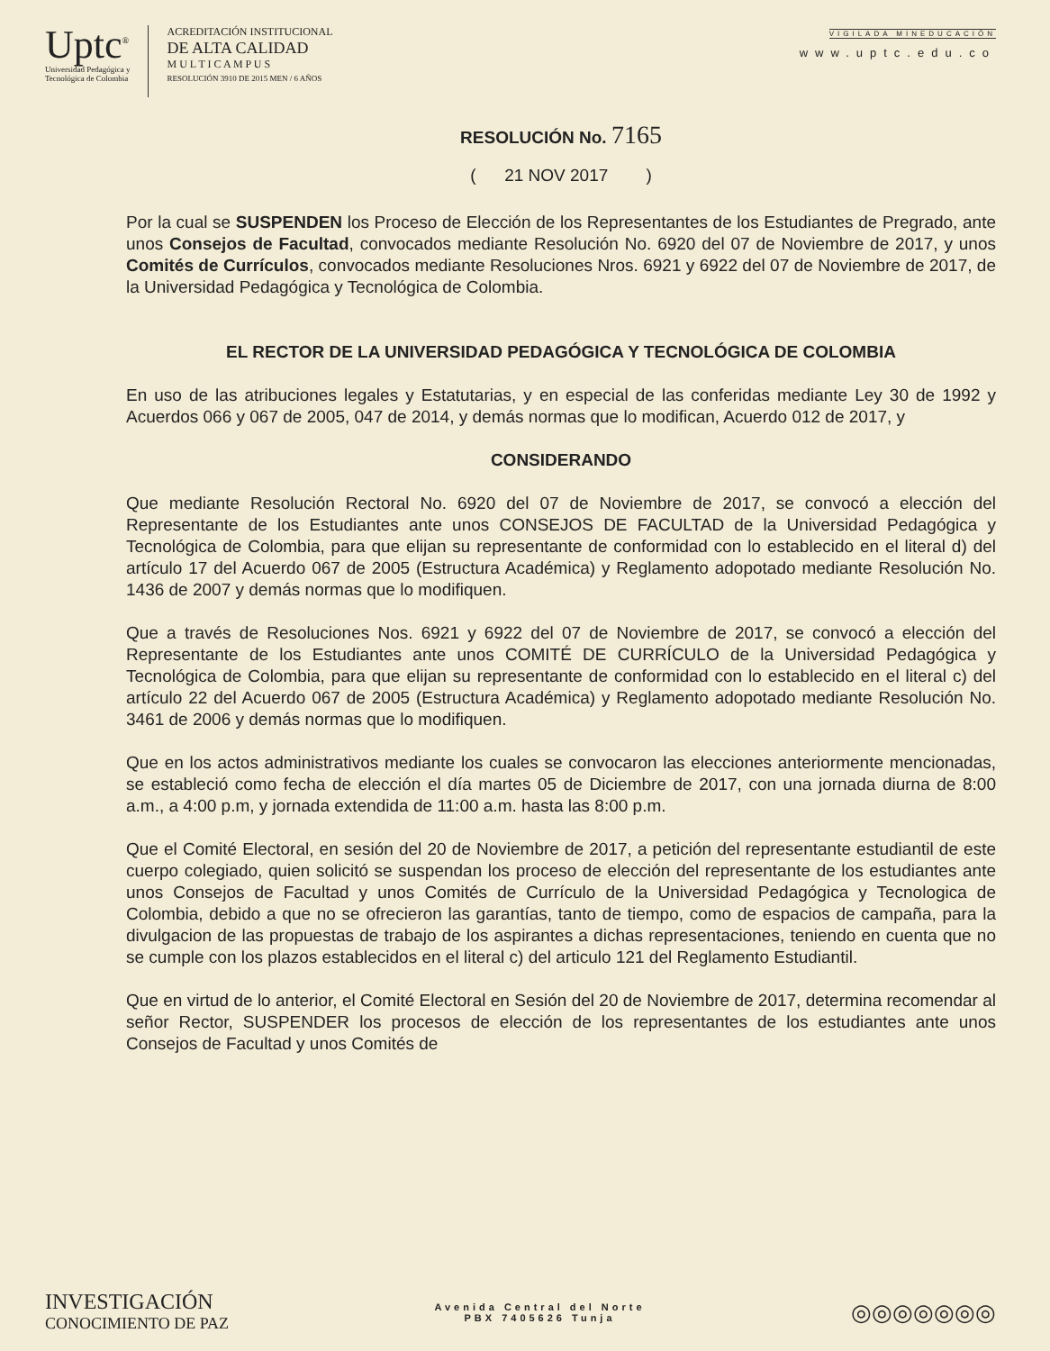Uptc<sup>®</sup>
Universidad Pedagógica y
Tecnológica de Colombia
ACREDITACIÓN INSTITUCIONAL
DE ALTA CALIDAD
M U L T I C A M P U S
RESOLUCIÓN 3910 DE 2015 MEN / 6 AÑOS
VIGILADA MINEDUCACIÓN
www.uptc.edu.co
RESOLUCIÓN No. 7165
( 21 NOV 2017 )
Por la cual se SUSPENDEN los Proceso de Elección de los Representantes de los Estudiantes de Pregrado, ante unos Consejos de Facultad, convocados mediante Resolución No. 6920 del 07 de Noviembre de 2017, y unos Comités de Currículos, convocados mediante Resoluciones Nros. 6921 y 6922 del 07 de Noviembre de 2017, de la Universidad Pedagógica y Tecnológica de Colombia.
EL RECTOR DE LA UNIVERSIDAD PEDAGÓGICA Y TECNOLÓGICA DE COLOMBIA
En uso de las atribuciones legales y Estatutarias, y en especial de las conferidas mediante Ley 30 de 1992 y Acuerdos 066 y 067 de 2005, 047 de 2014, y demás normas que lo modifican, Acuerdo 012 de 2017, y
CONSIDERANDO
Que mediante Resolución Rectoral No. 6920 del 07 de Noviembre de 2017, se convocó a elección del Representante de los Estudiantes ante unos CONSEJOS DE FACULTAD de la Universidad Pedagógica y Tecnológica de Colombia, para que elijan su representante de conformidad con lo establecido en el literal d) del artículo 17 del Acuerdo 067 de 2005 (Estructura Académica) y Reglamento adopotado mediante Resolución No. 1436 de 2007 y demás normas que lo modifiquen.
Que a través de Resoluciones Nos. 6921 y 6922 del 07 de Noviembre de 2017, se convocó a elección del Representante de los Estudiantes ante unos COMITÉ DE CURRÍCULO de la Universidad Pedagógica y Tecnológica de Colombia, para que elijan su representante de conformidad con lo establecido en el literal c) del artículo 22 del Acuerdo 067 de 2005 (Estructura Académica) y Reglamento adopotado mediante Resolución No. 3461 de 2006 y demás normas que lo modifiquen.
Que en los actos administrativos mediante los cuales se convocaron las elecciones anteriormente mencionadas, se estableció como fecha de elección el día martes 05 de Diciembre de 2017, con una jornada diurna de 8:00 a.m., a 4:00 p.m, y jornada extendida de 11:00 a.m. hasta las 8:00 p.m.
Que el Comité Electoral, en sesión del 20 de Noviembre de 2017, a petición del representante estudiantil de este cuerpo colegiado, quien solicitó se suspendan los proceso de elección del representante de los estudiantes ante unos Consejos de Facultad y unos Comités de Currículo de la Universidad Pedagógica y Tecnologica de Colombia, debido a que no se ofrecieron las garantías, tanto de tiempo, como de espacios de campaña, para la divulgacion de las propuestas de trabajo de los aspirantes a dichas representaciones, teniendo en cuenta que no se cumple con los plazos establecidos en el literal c) del articulo 121 del Reglamento Estudiantil.
Que en virtud de lo anterior, el Comité Electoral en Sesión del 20 de Noviembre de 2017, determina recomendar al señor Rector, SUSPENDER los procesos de elección de los representantes de los estudiantes ante unos Consejos de Facultad y unos Comités de
INVESTIGACIÓN
CONOCIMIENTO DE PAZ
Avenida Central del Norte
PBX 7405626 Tunja
◎◎◎◎◎◎◎